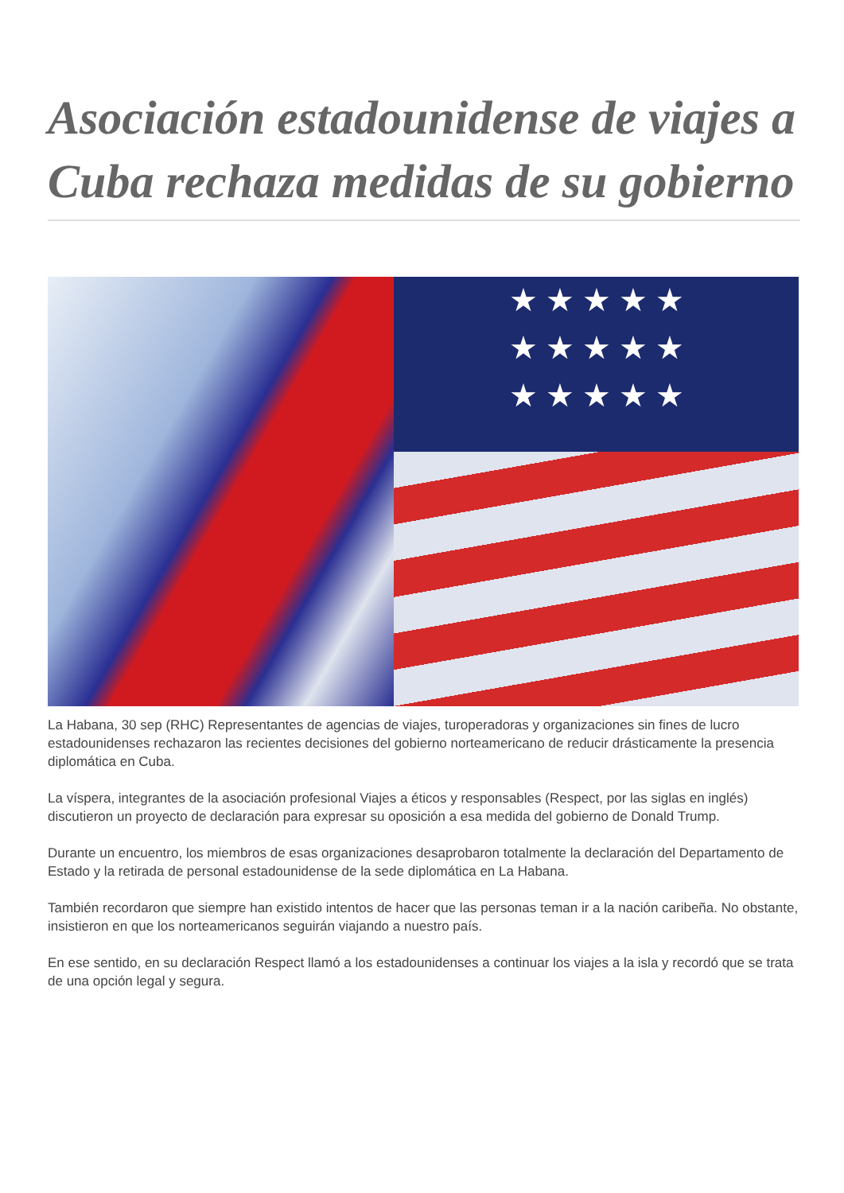Asociación estadounidense de viajes a Cuba rechaza medidas de su gobierno
★ ★ ★ ★ ★
★ ★ ★ ★ ★
★ ★ ★ ★ ★
La Habana, 30 sep (RHC) Representantes de agencias de viajes, turoperadoras y organizaciones sin fines de lucro estadounidenses rechazaron las recientes decisiones del gobierno norteamericano de reducir drásticamente la presencia diplomática en Cuba.
La víspera, integrantes de la asociación profesional Viajes a éticos y responsables (Respect, por las siglas en inglés) discutieron un proyecto de declaración para expresar su oposición a esa medida del gobierno de Donald Trump.
Durante un encuentro, los miembros de esas organizaciones desaprobaron totalmente la declaración del Departamento de Estado y la retirada de personal estadounidense de la sede diplomática en La Habana.
También recordaron que siempre han existido intentos de hacer que las personas teman ir a la nación caribeña. No obstante, insistieron en que los norteamericanos seguirán viajando a nuestro país.
En ese sentido, en su declaración Respect llamó a los estadounidenses a continuar los viajes a la isla y recordó que se trata de una opción legal y segura.